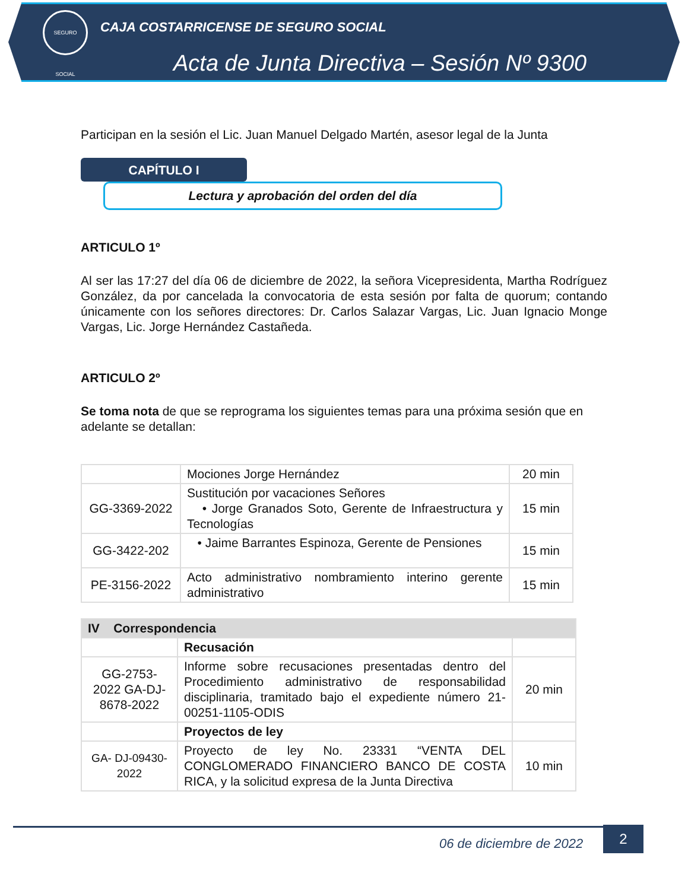SEGURO SOCIAL
CAJA COSTARRICENSE DE SEGURO SOCIAL
Acta de Junta Directiva – Sesión Nº 9300
Participan en la sesión el Lic. Juan Manuel Delgado Martén, asesor legal de la Junta
CAPÍTULO I
Lectura y aprobación del orden del día
ARTICULO 1º
Al ser las 17:27 del día 06 de diciembre de 2022, la señora Vicepresidenta, Martha Rodríguez González, da por cancelada la convocatoria de esta sesión por falta de quorum; contando únicamente con los señores directores: Dr. Carlos Salazar Vargas, Lic. Juan Ignacio Monge Vargas, Lic. Jorge Hernández Castañeda.
ARTICULO 2º
Se toma nota de que se reprograma los siguientes temas para una próxima sesión que en adelante se detallan:
| | Mociones Jorge Hernández | 20 min |
| GG-3369-2022 | Sustitución por vacaciones Señores • Jorge Granados Soto, Gerente de Infraestructura y Tecnologías | 15 min |
| GG-3422-202 | • Jaime Barrantes Espinoza, Gerente de Pensiones | 15 min |
| PE-3156-2022 | Acto administrativo nombramiento interino gerente administrativo | 15 min |
| IV Correspondencia | | |
| | Recusación | |
| GG-2753-2022 GA-DJ-8678-2022 | Informe sobre recusaciones presentadas dentro del Procedimiento administrativo de responsabilidad disciplinaria, tramitado bajo el expediente número 21-00251-1105-ODIS | 20 min |
| | Proyectos de ley | |
| GA- DJ-09430-2022 | Proyecto de ley No. 23331 “VENTA DEL CONGLOMERADO FINANCIERO BANCO DE COSTA RICA, y la solicitud expresa de la Junta Directiva | 10 min |
06 de diciembre de 2022
2